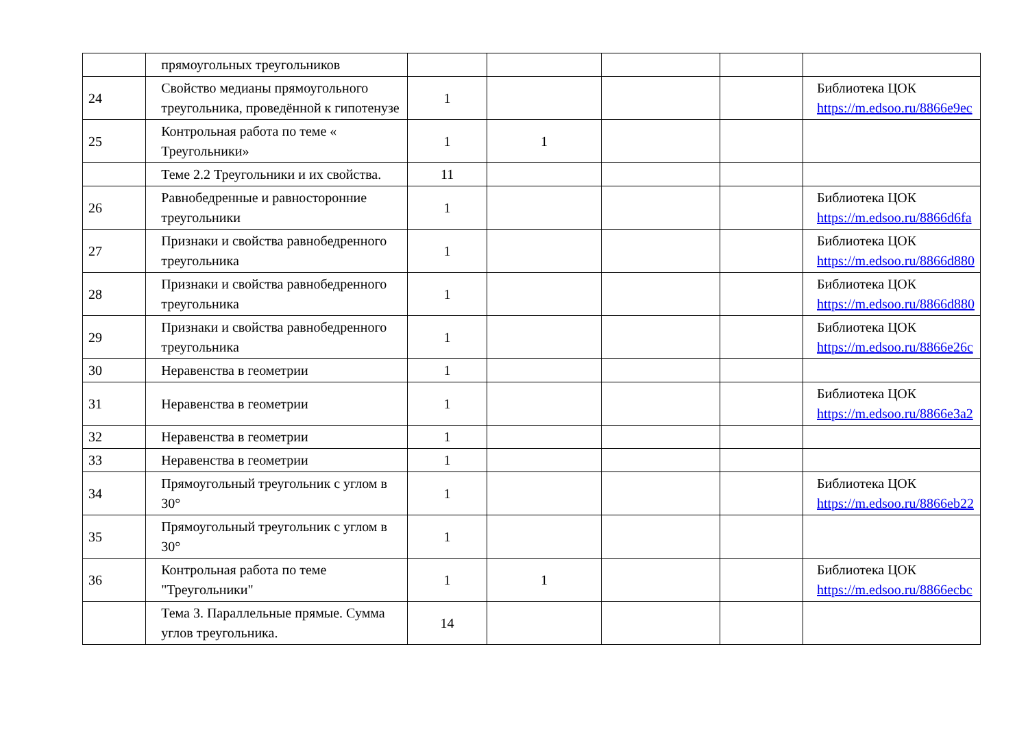| | прямоугольных треугольников | | | | | |
| 24 | Свойство медианы прямоугольного треугольника, проведённой к гипотенузе | 1 | | | | Библиотека ЦОК https://m.edsoo.ru/8866e9ec |
| 25 | Контрольная работа по теме « Треугольники» | 1 | 1 | | | |
| | Теме 2.2 Треугольники и их свойства. | 11 | | | | |
| 26 | Равнобедренные и равносторонние треугольники | 1 | | | | Библиотека ЦОК https://m.edsoo.ru/8866d6fa |
| 27 | Признаки и свойства равнобедренного треугольника | 1 | | | | Библиотека ЦОК https://m.edsoo.ru/8866d880 |
| 28 | Признаки и свойства равнобедренного треугольника | 1 | | | | Библиотека ЦОК https://m.edsoo.ru/8866d880 |
| 29 | Признаки и свойства равнобедренного треугольника | 1 | | | | Библиотека ЦОК https://m.edsoo.ru/8866e26c |
| 30 | Неравенства в геометрии | 1 | | | | |
| 31 | Неравенства в геометрии | 1 | | | | Библиотека ЦОК https://m.edsoo.ru/8866e3a2 |
| 32 | Неравенства в геометрии | 1 | | | | |
| 33 | Неравенства в геометрии | 1 | | | | |
| 34 | Прямоугольный треугольник с углом в 30° | 1 | | | | Библиотека ЦОК https://m.edsoo.ru/8866eb22 |
| 35 | Прямоугольный треугольник с углом в 30° | 1 | | | | |
| 36 | Контрольная работа по теме "Треугольники" | 1 | 1 | | | Библиотека ЦОК https://m.edsoo.ru/8866ecbc |
| | Тема 3. Параллельные прямые. Сумма углов треугольника. | 14 | | | | |